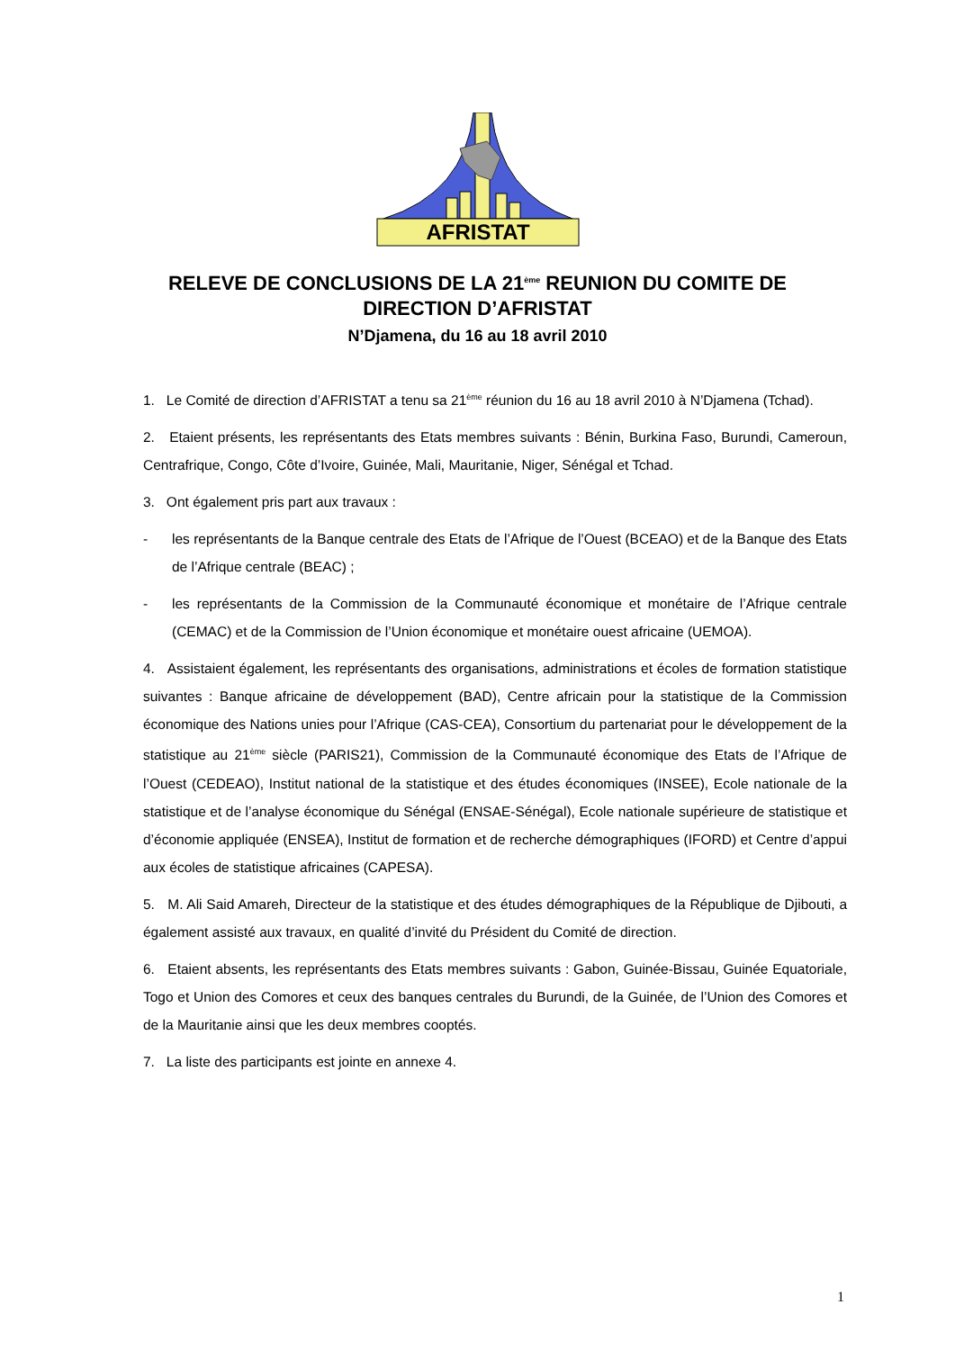AFRISTAT
RELEVE DE CONCLUSIONS DE LA 21<sup>ème</sup> REUNION DU COMITE DE
DIRECTION D’AFRISTAT
N’Djamena, du 16 au 18 avril 2010
1. Le Comité de direction d’AFRISTAT a tenu sa 21<sup>ème</sup> réunion du 16 au 18 avril 2010 à N’Djamena (Tchad).
2. Etaient présents, les représentants des Etats membres suivants : Bénin, Burkina Faso, Burundi, Cameroun, Centrafrique, Congo, Côte d’Ivoire, Guinée, Mali, Mauritanie, Niger, Sénégal et Tchad.
3. Ont également pris part aux travaux :
- les représentants de la Banque centrale des Etats de l’Afrique de l’Ouest (BCEAO) et de la Banque des Etats de l’Afrique centrale (BEAC) ;
- les représentants de la Commission de la Communauté économique et monétaire de l’Afrique centrale (CEMAC) et de la Commission de l’Union économique et monétaire ouest africaine (UEMOA).
4. Assistaient également, les représentants des organisations, administrations et écoles de formation statistique suivantes : Banque africaine de développement (BAD), Centre africain pour la statistique de la Commission économique des Nations unies pour l’Afrique (CAS-CEA), Consortium du partenariat pour le développement de la statistique au 21<sup>ème</sup> siècle (PARIS21), Commission de la Communauté économique des Etats de l’Afrique de l’Ouest (CEDEAO), Institut national de la statistique et des études économiques (INSEE), Ecole nationale de la statistique et de l’analyse économique du Sénégal (ENSAE-Sénégal), Ecole nationale supérieure de statistique et d’économie appliquée (ENSEA), Institut de formation et de recherche démographiques (IFORD) et Centre d’appui aux écoles de statistique africaines (CAPESA).
5. M. Ali Said Amareh, Directeur de la statistique et des études démographiques de la République de Djibouti, a également assisté aux travaux, en qualité d’invité du Président du Comité de direction.
6. Etaient absents, les représentants des Etats membres suivants : Gabon, Guinée-Bissau, Guinée Equatoriale, Togo et Union des Comores et ceux des banques centrales du Burundi, de la Guinée, de l’Union des Comores et de la Mauritanie ainsi que les deux membres cooptés.
7. La liste des participants est jointe en annexe 4.
1